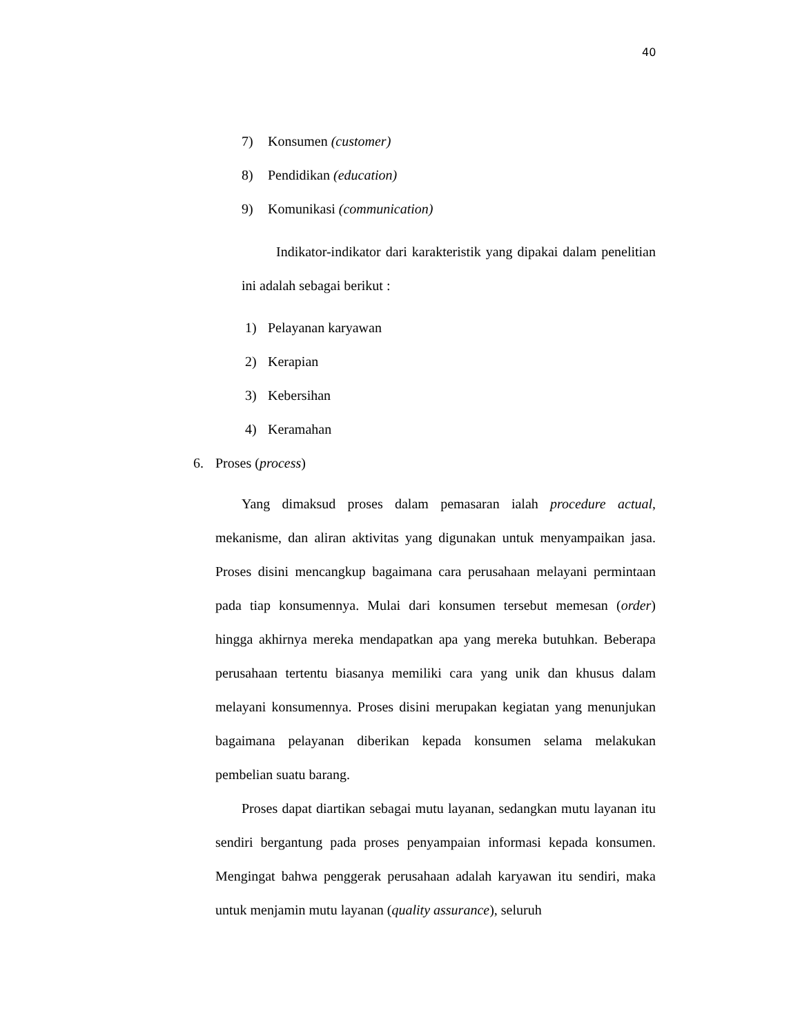40
7) Konsumen (customer)
8) Pendidikan (education)
9) Komunikasi (communication)
Indikator-indikator dari karakteristik yang dipakai dalam penelitian ini adalah sebagai berikut :
1) Pelayanan karyawan
2) Kerapian
3) Kebersihan
4) Keramahan
6. Proses (process)
Yang dimaksud proses dalam pemasaran ialah procedure actual, mekanisme, dan aliran aktivitas yang digunakan untuk menyampaikan jasa. Proses disini mencangkup bagaimana cara perusahaan melayani permintaan pada tiap konsumennya. Mulai dari konsumen tersebut memesan (order) hingga akhirnya mereka mendapatkan apa yang mereka butuhkan. Beberapa perusahaan tertentu biasanya memiliki cara yang unik dan khusus dalam melayani konsumennya. Proses disini merupakan kegiatan yang menunjukan bagaimana pelayanan diberikan kepada konsumen selama melakukan pembelian suatu barang.
Proses dapat diartikan sebagai mutu layanan, sedangkan mutu layanan itu sendiri bergantung pada proses penyampaian informasi kepada konsumen. Mengingat bahwa penggerak perusahaan adalah karyawan itu sendiri, maka untuk menjamin mutu layanan (quality assurance), seluruh